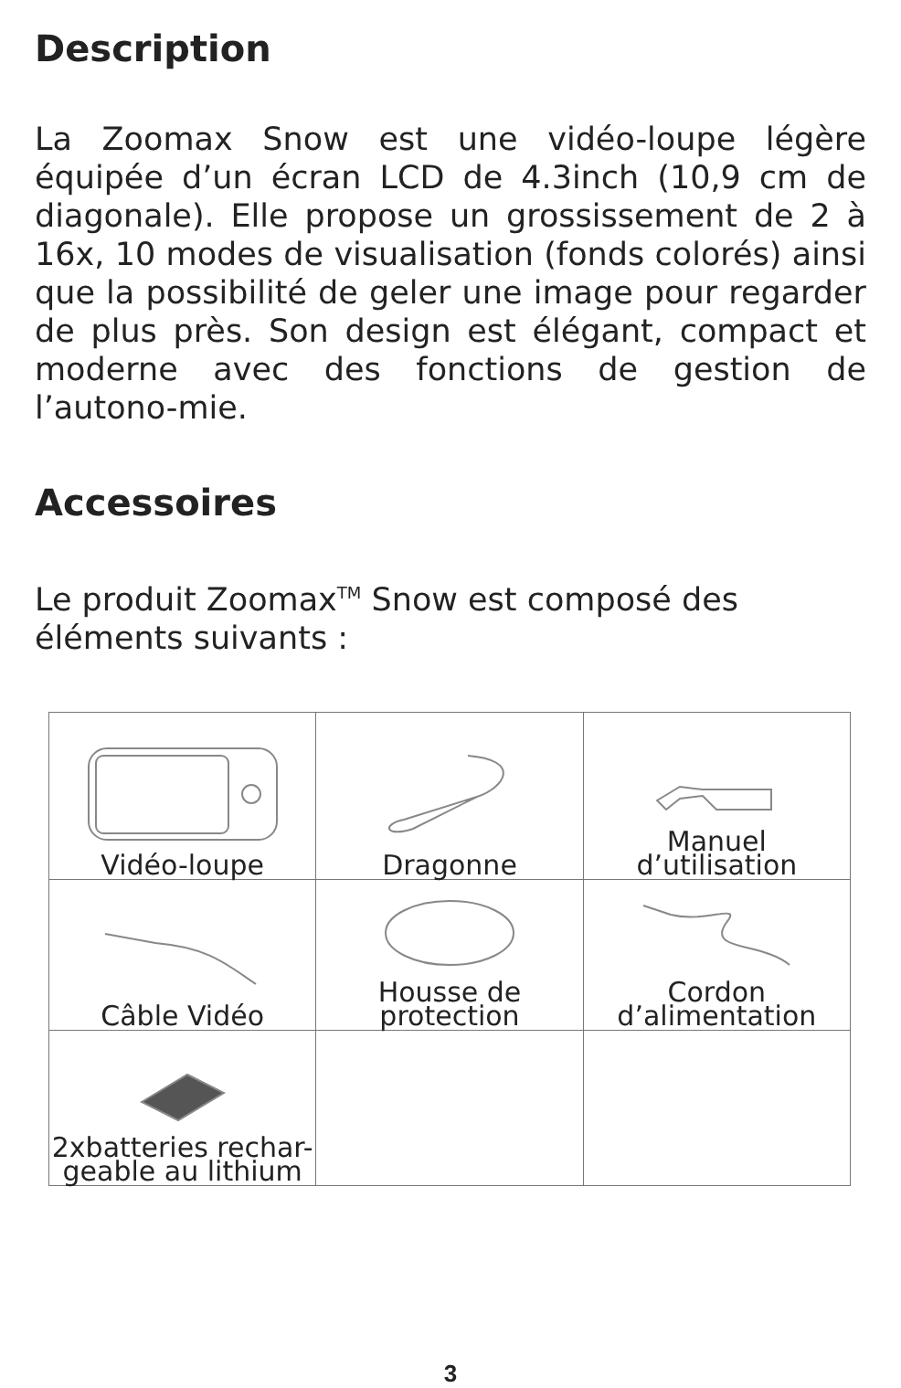Description
La Zoomax Snow est une vidéo-loupe légère équipée d’un écran LCD de 4.3inch (10,9 cm de diagonale). Elle propose un grossissement de 2 à 16x, 10 modes de visualisation (fonds colorés) ainsi que la possibilité de geler une image pour regarder de plus près. Son design est élégant, compact et moderne avec des fonctions de gestion de l’autono-mie.
Accessoires
Le produit Zoomax<sup>TM</sup> Snow est composé des éléments suivants :
| Vidéo-loupe | Dragonne | Manuel d’utilisation |
| Câble Vidéo | Housse de protection | Cordon d’alimentation |
| 2xbatteries rechar- geable au lithium | | |
3